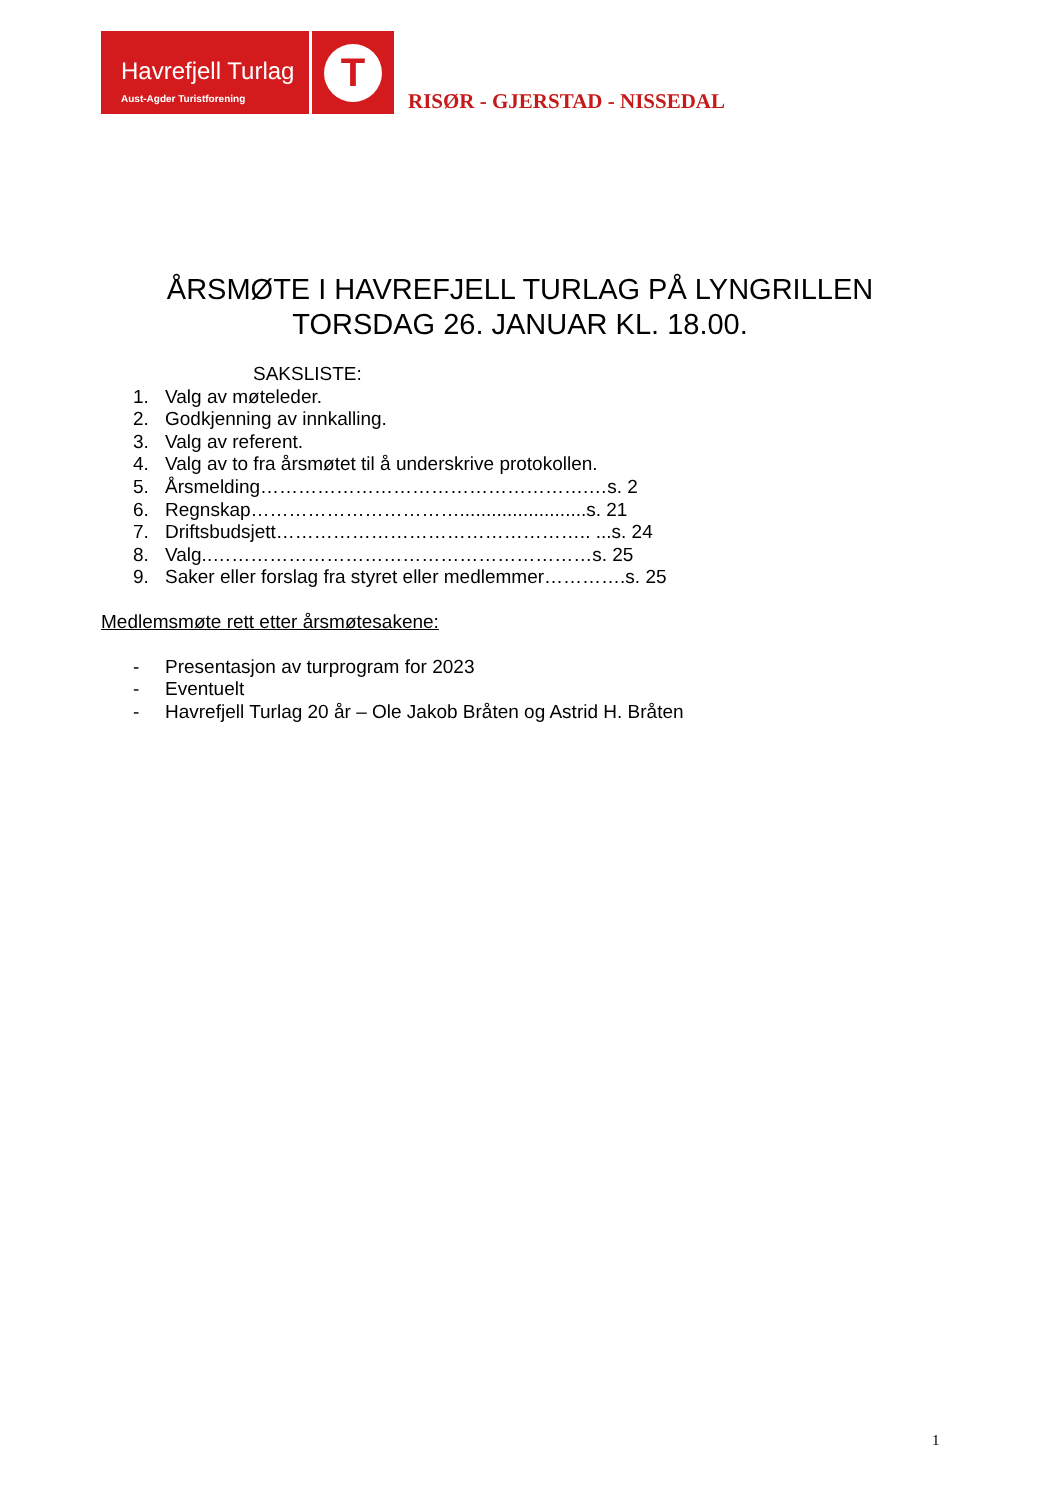Havrefjell Turlag
Aust-Agder Turistforening
T
RISØR - GJERSTAD - NISSEDAL
ÅRSMØTE I HAVREFJELL TURLAG PÅ LYNGRILLEN
TORSDAG 26. JANUAR KL. 18.00.
SAKSLISTE:
1. Valg av møteleder.
2. Godkjenning av innkalling.
3. Valg av referent.
4. Valg av to fra årsmøtet til å underskrive protokollen.
5. Årsmelding…………………………………………….…s. 2
6. Regnskap……………………………........................s. 21
7. Driftsbudsjett………………………………………….. ...s. 24
8. Valg..……………………………………………………s. 25
9. Saker eller forslag fra styret eller medlemmer………….s. 25
Medlemsmøte rett etter årsmøtesakene:
- Presentasjon av turprogram for 2023
- Eventuelt
- Havrefjell Turlag 20 år – Ole Jakob Bråten og Astrid H. Bråten
1